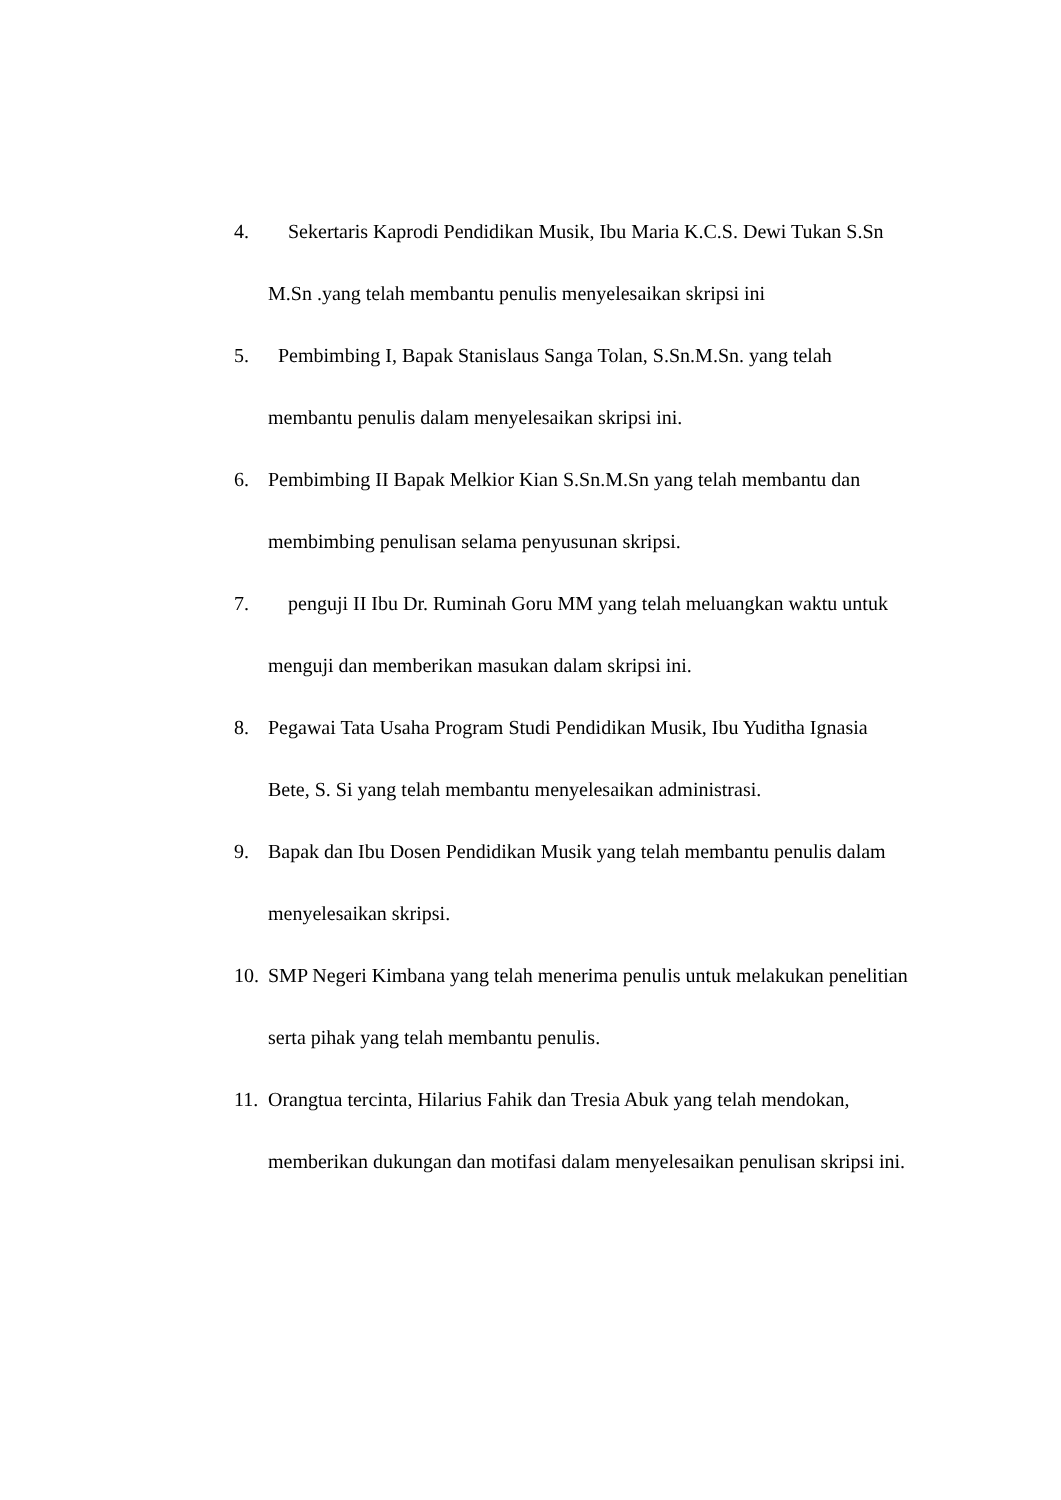4. Sekertaris Kaprodi Pendidikan Musik, Ibu Maria K.C.S. Dewi Tukan S.Sn M.Sn .yang telah membantu penulis menyelesaikan skripsi ini
5. Pembimbing I, Bapak Stanislaus Sanga Tolan, S.Sn.M.Sn. yang telah membantu penulis dalam menyelesaikan skripsi ini.
6. Pembimbing II Bapak Melkior Kian S.Sn.M.Sn yang telah membantu dan membimbing penulisan selama penyusunan skripsi.
7. penguji II Ibu Dr. Ruminah Goru MM yang telah meluangkan waktu untuk menguji dan memberikan masukan dalam skripsi ini.
8. Pegawai Tata Usaha Program Studi Pendidikan Musik, Ibu Yuditha Ignasia Bete, S. Si yang telah membantu menyelesaikan administrasi.
9. Bapak dan Ibu Dosen Pendidikan Musik yang telah membantu penulis dalam menyelesaikan skripsi.
10. SMP Negeri Kimbana yang telah menerima penulis untuk melakukan penelitian serta pihak yang telah membantu penulis.
11. Orangtua tercinta, Hilarius Fahik dan Tresia Abuk yang telah mendokan, memberikan dukungan dan motifasi dalam menyelesaikan penulisan skripsi ini.